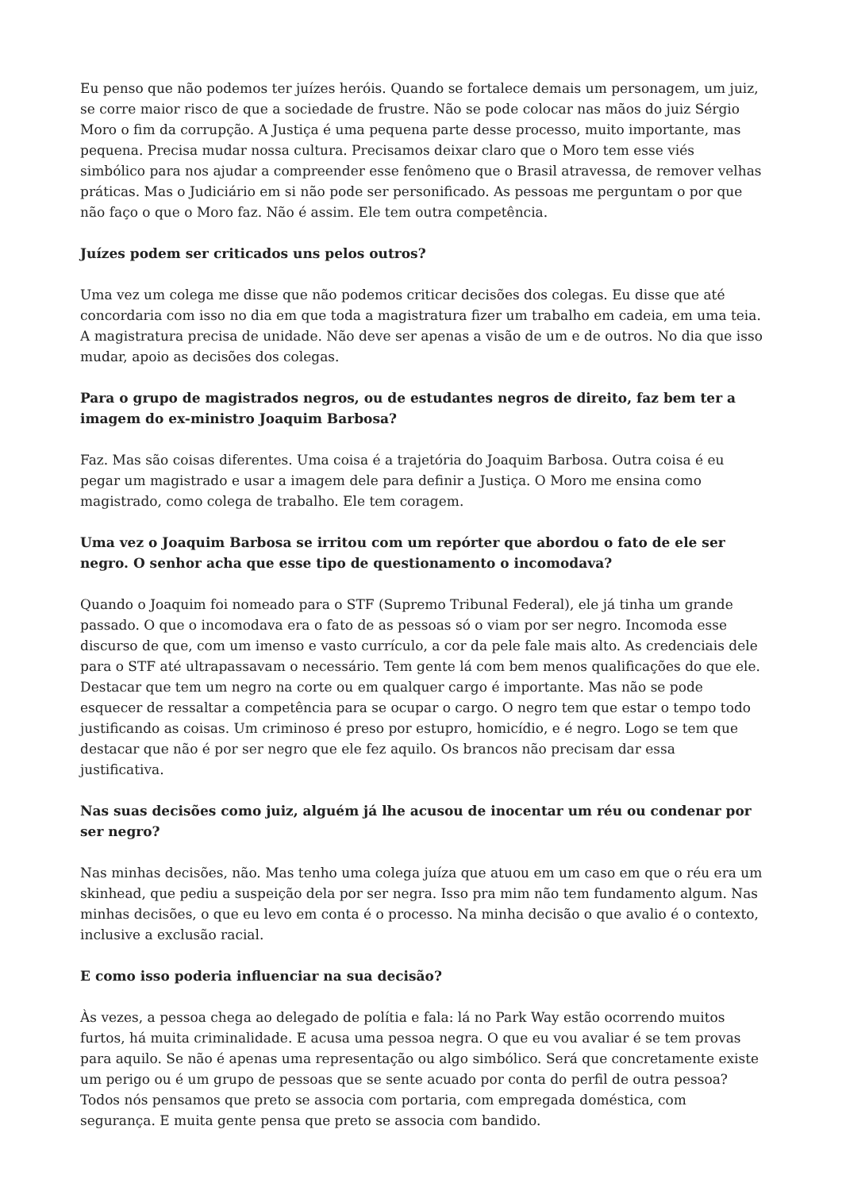Eu penso que não podemos ter juízes heróis. Quando se fortalece demais um personagem, um juiz, se corre maior risco de que a sociedade de frustre. Não se pode colocar nas mãos do juiz Sérgio Moro o fim da corrupção. A Justiça é uma pequena parte desse processo, muito importante, mas pequena. Precisa mudar nossa cultura. Precisamos deixar claro que o Moro tem esse viés simbólico para nos ajudar a compreender esse fenômeno que o Brasil atravessa, de remover velhas práticas. Mas o Judiciário em si não pode ser personificado. As pessoas me perguntam o por que não faço o que o Moro faz. Não é assim. Ele tem outra competência.
Juízes podem ser criticados uns pelos outros?
Uma vez um colega me disse que não podemos criticar decisões dos colegas. Eu disse que até concordaria com isso no dia em que toda a magistratura fizer um trabalho em cadeia, em uma teia. A magistratura precisa de unidade. Não deve ser apenas a visão de um e de outros. No dia que isso mudar, apoio as decisões dos colegas.
Para o grupo de magistrados negros, ou de estudantes negros de direito, faz bem ter a imagem do ex-ministro Joaquim Barbosa?
Faz. Mas são coisas diferentes. Uma coisa é a trajetória do Joaquim Barbosa. Outra coisa é eu pegar um magistrado e usar a imagem dele para definir a Justiça. O Moro me ensina como magistrado, como colega de trabalho. Ele tem coragem.
Uma vez o Joaquim Barbosa se irritou com um repórter que abordou o fato de ele ser negro. O senhor acha que esse tipo de questionamento o incomodava?
Quando o Joaquim foi nomeado para o STF (Supremo Tribunal Federal), ele já tinha um grande passado. O que o incomodava era o fato de as pessoas só o viam por ser negro. Incomoda esse discurso de que, com um imenso e vasto currículo, a cor da pele fale mais alto. As credenciais dele para o STF até ultrapassavam o necessário. Tem gente lá com bem menos qualificações do que ele. Destacar que tem um negro na corte ou em qualquer cargo é importante. Mas não se pode esquecer de ressaltar a competência para se ocupar o cargo. O negro tem que estar o tempo todo justificando as coisas. Um criminoso é preso por estupro, homicídio, e é negro. Logo se tem que destacar que não é por ser negro que ele fez aquilo. Os brancos não precisam dar essa justificativa.
Nas suas decisões como juiz, alguém já lhe acusou de inocentar um réu ou condenar por ser negro?
Nas minhas decisões, não. Mas tenho uma colega juíza que atuou em um caso em que o réu era um skinhead, que pediu a suspeição dela por ser negra. Isso pra mim não tem fundamento algum. Nas minhas decisões, o que eu levo em conta é o processo. Na minha decisão o que avalio é o contexto, inclusive a exclusão racial.
E como isso poderia influenciar na sua decisão?
Às vezes, a pessoa chega ao delegado de polítia e fala: lá no Park Way estão ocorrendo muitos furtos, há muita criminalidade. E acusa uma pessoa negra. O que eu vou avaliar é se tem provas para aquilo. Se não é apenas uma representação ou algo simbólico. Será que concretamente existe um perigo ou é um grupo de pessoas que se sente acuado por conta do perfil de outra pessoa? Todos nós pensamos que preto se associa com portaria, com empregada doméstica, com segurança. E muita gente pensa que preto se associa com bandido.